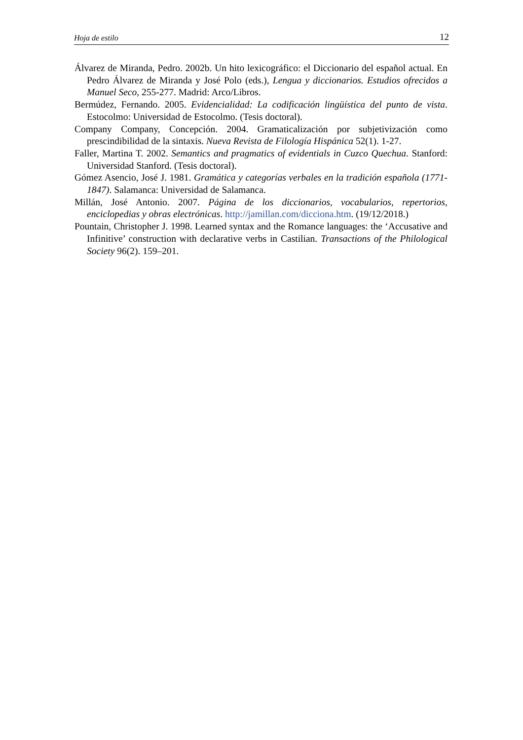Hoja de estilo 12
Álvarez de Miranda, Pedro. 2002b. Un hito lexicográfico: el Diccionario del español actual. En Pedro Álvarez de Miranda y José Polo (eds.), Lengua y diccionarios. Estudios ofrecidos a Manuel Seco, 255-277. Madrid: Arco/Libros.
Bermúdez, Fernando. 2005. Evidencialidad: La codificación lingüística del punto de vista. Estocolmo: Universidad de Estocolmo. (Tesis doctoral).
Company Company, Concepción. 2004. Gramaticalización por subjetivización como prescindibilidad de la sintaxis. Nueva Revista de Filología Hispánica 52(1). 1-27.
Faller, Martina T. 2002. Semantics and pragmatics of evidentials in Cuzco Quechua. Stanford: Universidad Stanford. (Tesis doctoral).
Gómez Asencio, José J. 1981. Gramática y categorías verbales en la tradición española (1771-1847). Salamanca: Universidad de Salamanca.
Millán, José Antonio. 2007. Página de los diccionarios, vocabularios, repertorios, enciclopedias y obras electrónicas. http://jamillan.com/dicciona.htm. (19/12/2018.)
Pountain, Christopher J. 1998. Learned syntax and the Romance languages: the ‘Accusative and Infinitive’ construction with declarative verbs in Castilian. Transactions of the Philological Society 96(2). 159–201.